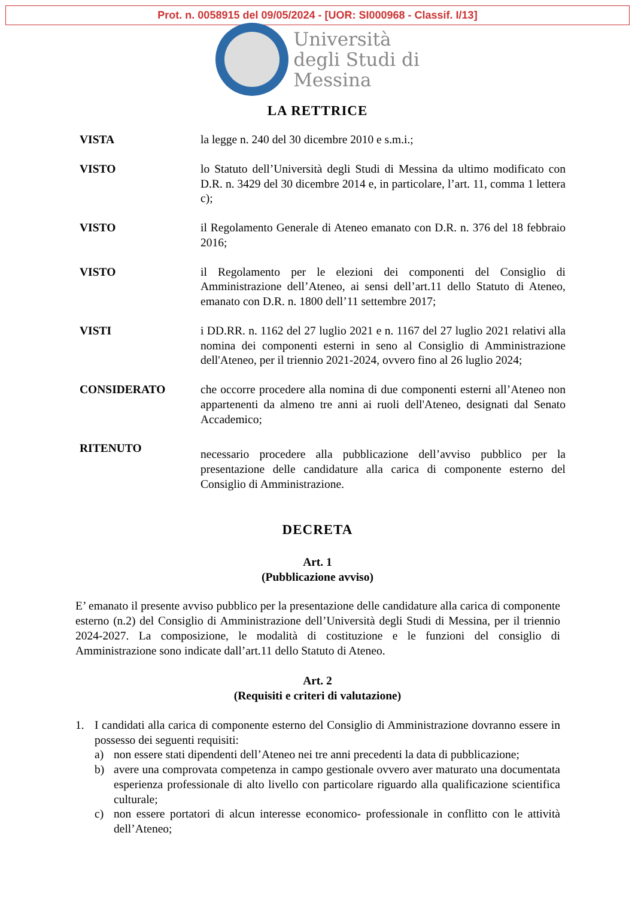Prot. n. 0058915 del 09/05/2024 - [UOR: SI000968 - Classif. I/13]
Università
degli Studi di
Messina
LA RETTRICE
VISTA la legge n. 240 del 30 dicembre 2010 e s.m.i.;
VISTO lo Statuto dell’Università degli Studi di Messina da ultimo modificato con D.R. n. 3429 del 30 dicembre 2014 e, in particolare, l’art. 11, comma 1 lettera c);
VISTO il Regolamento Generale di Ateneo emanato con D.R. n. 376 del 18 febbraio 2016;
VISTO il Regolamento per le elezioni dei componenti del Consiglio di Amministrazione dell’Ateneo, ai sensi dell’art.11 dello Statuto di Ateneo, emanato con D.R. n. 1800 dell’11 settembre 2017;
VISTI i DD.RR. n. 1162 del 27 luglio 2021 e n. 1167 del 27 luglio 2021 relativi alla nomina dei componenti esterni in seno al Consiglio di Amministrazione dell'Ateneo, per il triennio 2021-2024, ovvero fino al 26 luglio 2024;
CONSIDERATO che occorre procedere alla nomina di due componenti esterni all’Ateneo non appartenenti da almeno tre anni ai ruoli dell'Ateneo, designati dal Senato Accademico;
RITENUTO
necessario procedere alla pubblicazione dell’avviso pubblico per la presentazione delle candidature alla carica di componente esterno del Consiglio di Amministrazione.
DECRETA
Art. 1
(Pubblicazione avviso)
E’ emanato il presente avviso pubblico per la presentazione delle candidature alla carica di componente esterno (n.2) del Consiglio di Amministrazione dell’Università degli Studi di Messina, per il triennio 2024-2027. La composizione, le modalità di costituzione e le funzioni del consiglio di Amministrazione sono indicate dall’art.11 dello Statuto di Ateneo.
Art. 2
(Requisiti e criteri di valutazione)
1. I candidati alla carica di componente esterno del Consiglio di Amministrazione dovranno essere in possesso dei seguenti requisiti:
a) non essere stati dipendenti dell’Ateneo nei tre anni precedenti la data di pubblicazione;
b) avere una comprovata competenza in campo gestionale ovvero aver maturato una documentata esperienza professionale di alto livello con particolare riguardo alla qualificazione scientifica culturale;
c) non essere portatori di alcun interesse economico- professionale in conflitto con le attività dell’Ateneo;